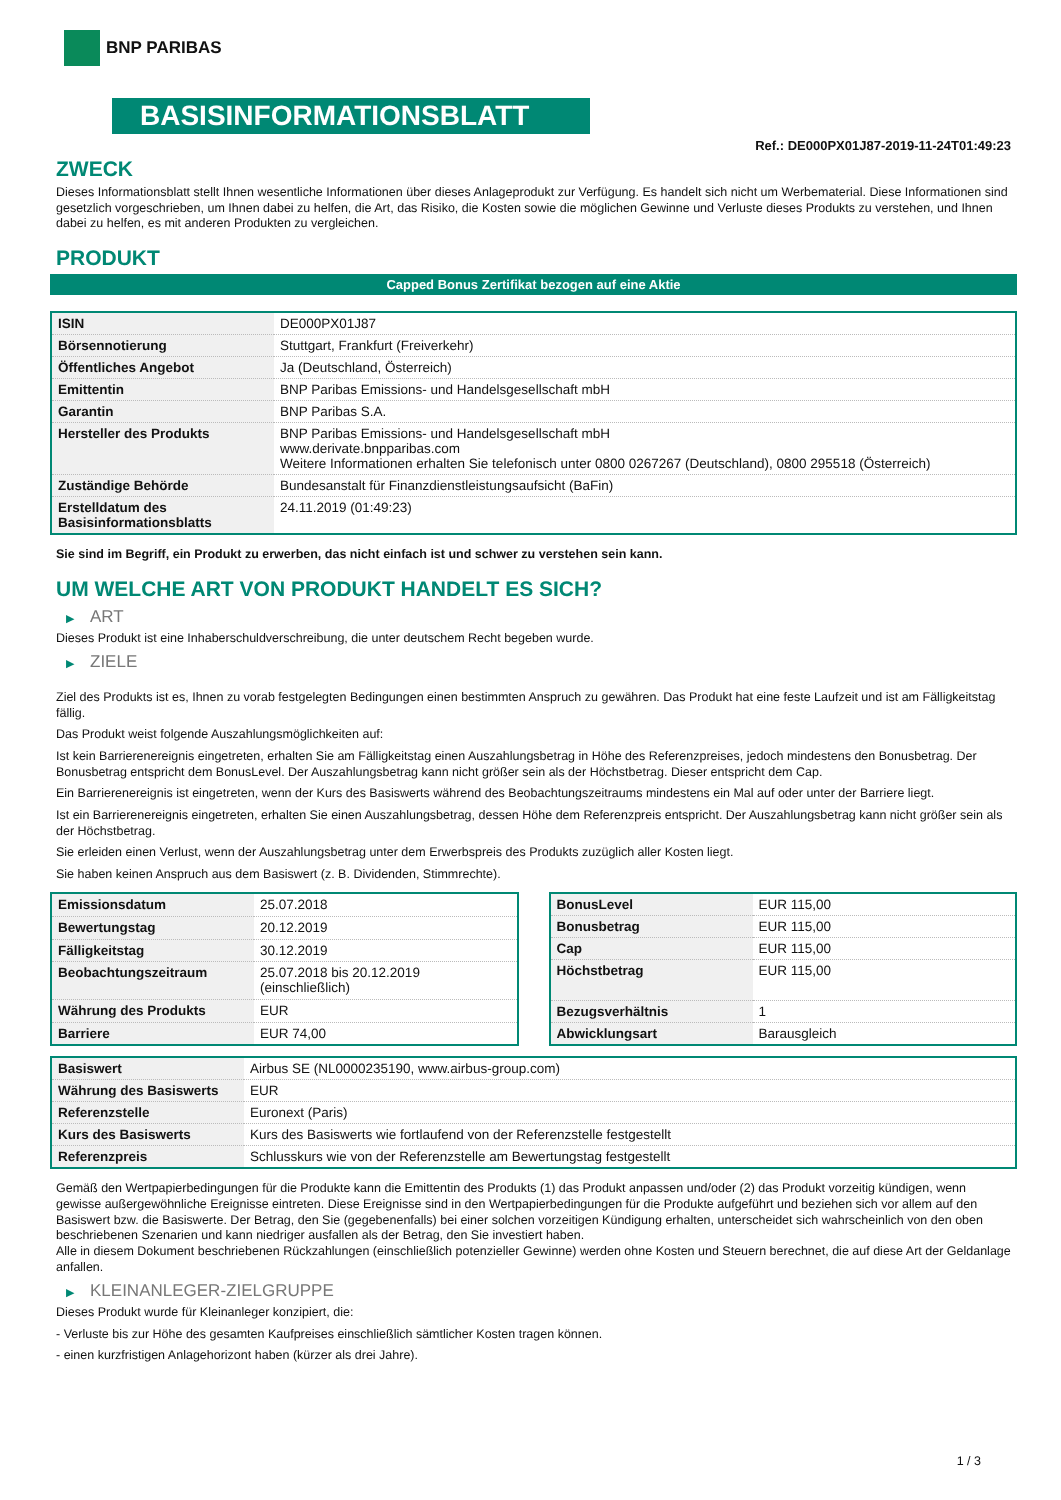BNP PARIBAS
BASISINFORMATIONSBLATT
Ref.: DE000PX01J87-2019-11-24T01:49:23
ZWECK
Dieses Informationsblatt stellt Ihnen wesentliche Informationen über dieses Anlageprodukt zur Verfügung. Es handelt sich nicht um Werbematerial. Diese Informationen sind gesetzlich vorgeschrieben, um Ihnen dabei zu helfen, die Art, das Risiko, die Kosten sowie die möglichen Gewinne und Verluste dieses Produkts zu verstehen, und Ihnen dabei zu helfen, es mit anderen Produkten zu vergleichen.
PRODUKT
Capped Bonus Zertifikat bezogen auf eine Aktie
| ISIN | DE000PX01J87 |
| Börsennotierung | Stuttgart, Frankfurt (Freiverkehr) |
| Öffentliches Angebot | Ja (Deutschland, Österreich) |
| Emittentin | BNP Paribas Emissions- und Handelsgesellschaft mbH |
| Garantin | BNP Paribas S.A. |
| Hersteller des Produkts | BNP Paribas Emissions- und Handelsgesellschaft mbH www.derivate.bnpparibas.com Weitere Informationen erhalten Sie telefonisch unter 0800 0267267 (Deutschland), 0800 295518 (Österreich) |
| Zuständige Behörde | Bundesanstalt für Finanzdienstleistungsaufsicht (BaFin) |
| Erstelldatum des Basisinformationsblatts | 24.11.2019 (01:49:23) |
Sie sind im Begriff, ein Produkt zu erwerben, das nicht einfach ist und schwer zu verstehen sein kann.
UM WELCHE ART VON PRODUKT HANDELT ES SICH?
▶ ART
Dieses Produkt ist eine Inhaberschuldverschreibung, die unter deutschem Recht begeben wurde.
▶ ZIELE
Ziel des Produkts ist es, Ihnen zu vorab festgelegten Bedingungen einen bestimmten Anspruch zu gewähren. Das Produkt hat eine feste Laufzeit und ist am Fälligkeitstag fällig.
Das Produkt weist folgende Auszahlungsmöglichkeiten auf:
Ist kein Barrierenereignis eingetreten, erhalten Sie am Fälligkeitstag einen Auszahlungsbetrag in Höhe des Referenzpreises, jedoch mindestens den Bonusbetrag. Der Bonusbetrag entspricht dem BonusLevel. Der Auszahlungsbetrag kann nicht größer sein als der Höchstbetrag. Dieser entspricht dem Cap.
Ein Barrierenereignis ist eingetreten, wenn der Kurs des Basiswerts während des Beobachtungszeitraums mindestens ein Mal auf oder unter der Barriere liegt.
Ist ein Barrierenereignis eingetreten, erhalten Sie einen Auszahlungsbetrag, dessen Höhe dem Referenzpreis entspricht. Der Auszahlungsbetrag kann nicht größer sein als der Höchstbetrag.
Sie erleiden einen Verlust, wenn der Auszahlungsbetrag unter dem Erwerbspreis des Produkts zuzüglich aller Kosten liegt.
Sie haben keinen Anspruch aus dem Basiswert (z. B. Dividenden, Stimmrechte).
| Emissionsdatum | 25.07.2018 |
| Bewertungstag | 20.12.2019 |
| Fälligkeitstag | 30.12.2019 |
| Beobachtungszeitraum | 25.07.2018 bis 20.12.2019 (einschließlich) |
| Währung des Produkts | EUR |
| Barriere | EUR 74,00 |
| BonusLevel | EUR 115,00 |
| Bonusbetrag | EUR 115,00 |
| Cap | EUR 115,00 |
| Höchstbetrag | EUR 115,00 |
| Bezugsverhältnis | 1 |
| Abwicklungsart | Barausgleich |
| Basiswert | Airbus SE (NL0000235190, www.airbus-group.com) |
| Währung des Basiswerts | EUR |
| Referenzstelle | Euronext (Paris) |
| Kurs des Basiswerts | Kurs des Basiswerts wie fortlaufend von der Referenzstelle festgestellt |
| Referenzpreis | Schlusskurs wie von der Referenzstelle am Bewertungstag festgestellt |
Gemäß den Wertpapierbedingungen für die Produkte kann die Emittentin des Produkts (1) das Produkt anpassen und/oder (2) das Produkt vorzeitig kündigen, wenn gewisse außergewöhnliche Ereignisse eintreten. Diese Ereignisse sind in den Wertpapierbedingungen für die Produkte aufgeführt und beziehen sich vor allem auf den Basiswert bzw. die Basiswerte. Der Betrag, den Sie (gegebenenfalls) bei einer solchen vorzeitigen Kündigung erhalten, unterscheidet sich wahrscheinlich von den oben beschriebenen Szenarien und kann niedriger ausfallen als der Betrag, den Sie investiert haben.
Alle in diesem Dokument beschriebenen Rückzahlungen (einschließlich potenzieller Gewinne) werden ohne Kosten und Steuern berechnet, die auf diese Art der Geldanlage anfallen.
▶ KLEINANLEGER-ZIELGRUPPE
Dieses Produkt wurde für Kleinanleger konzipiert, die:
- Verluste bis zur Höhe des gesamten Kaufpreises einschließlich sämtlicher Kosten tragen können.
- einen kurzfristigen Anlagehorizont haben (kürzer als drei Jahre).
1 / 3